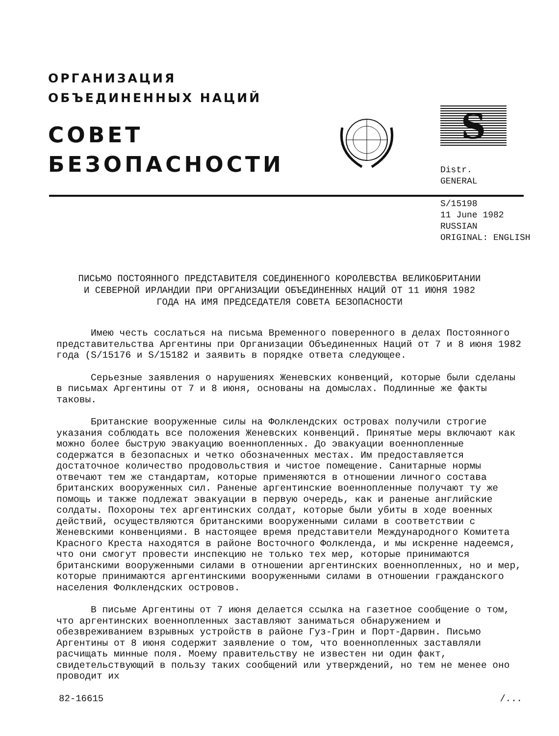ОРГАНИЗАЦИЯ
ОБЪЕДИНЕННЫХ НАЦИЙ
СОВЕТ
БЕЗОПАСНОСТИ
S
Distr.
GENERAL
S/15198
11 June 1982
RUSSIAN
ORIGINAL: ENGLISH
ПИСЬМО ПОСТОЯННОГО ПРЕДСТАВИТЕЛЯ СОЕДИНЕННОГО КОРОЛЕВСТВА ВЕЛИКОБРИТАНИИ И СЕВЕРНОЙ ИРЛАНДИИ ПРИ ОРГАНИЗАЦИИ ОБЪЕДИНЕННЫХ НАЦИЙ ОТ 11 ИЮНЯ 1982 ГОДА НА ИМЯ ПРЕДСЕДАТЕЛЯ СОВЕТА БЕЗОПАСНОСТИ
Имею честь сослаться на письма Временного поверенного в делах Постоянного представительства Аргентины при Организации Объединенных Наций от 7 и 8 июня 1982 года (S/15176 и S/15182 и заявить в порядке ответа следующее.
Серьезные заявления о нарушениях Женевских конвенций, которые были сделаны в письмах Аргентины от 7 и 8 июня, основаны на домыслах. Подлинные же факты таковы.
Британские вооруженные силы на Фолклендских островах получили строгие указания соблюдать все положения Женевских конвенций. Принятые меры включают как можно более быструю эвакуацию военнопленных. До эвакуации военнопленные содержатся в безопасных и четко обозначенных местах. Им предоставляется достаточное количество продовольствия и чистое помещение. Санитарные нормы отвечают тем же стандартам, которые применяются в отношении личного состава британских вооруженных сил. Раненые аргентинские военнопленные получают ту же помощь и также подлежат эвакуации в первую очередь, как и раненые английские солдаты. Похороны тех аргентинских солдат, которые были убиты в ходе военных действий, осуществляются британскими вооруженными силами в соответствии с Женевскими конвенциями. В настоящее время представители Международного Комитета Красного Креста находятся в районе Восточного Фолкленда, и мы искренне надеемся, что они смогут провести инспекцию не только тех мер, которые принимаются британскими вооруженными силами в отношении аргентинских военнопленных, но и мер, которые принимаются аргентинскими вооруженными силами в отношении гражданского населения Фолклендских островов.
В письме Аргентины от 7 июня делается ссылка на газетное сообщение о том, что аргентинских военнопленных заставляют заниматься обнаружением и обезвреживанием взрывных устройств в районе Гуз-Грин и Порт-Дарвин. Письмо Аргентины от 8 июня содержит заявление о том, что военнопленных заставляли расчищать минные поля. Моему правительству не известен ни один факт, свидетельствующий в пользу таких сообщений или утверждений, но тем не менее оно проводит их
82-16615 /...